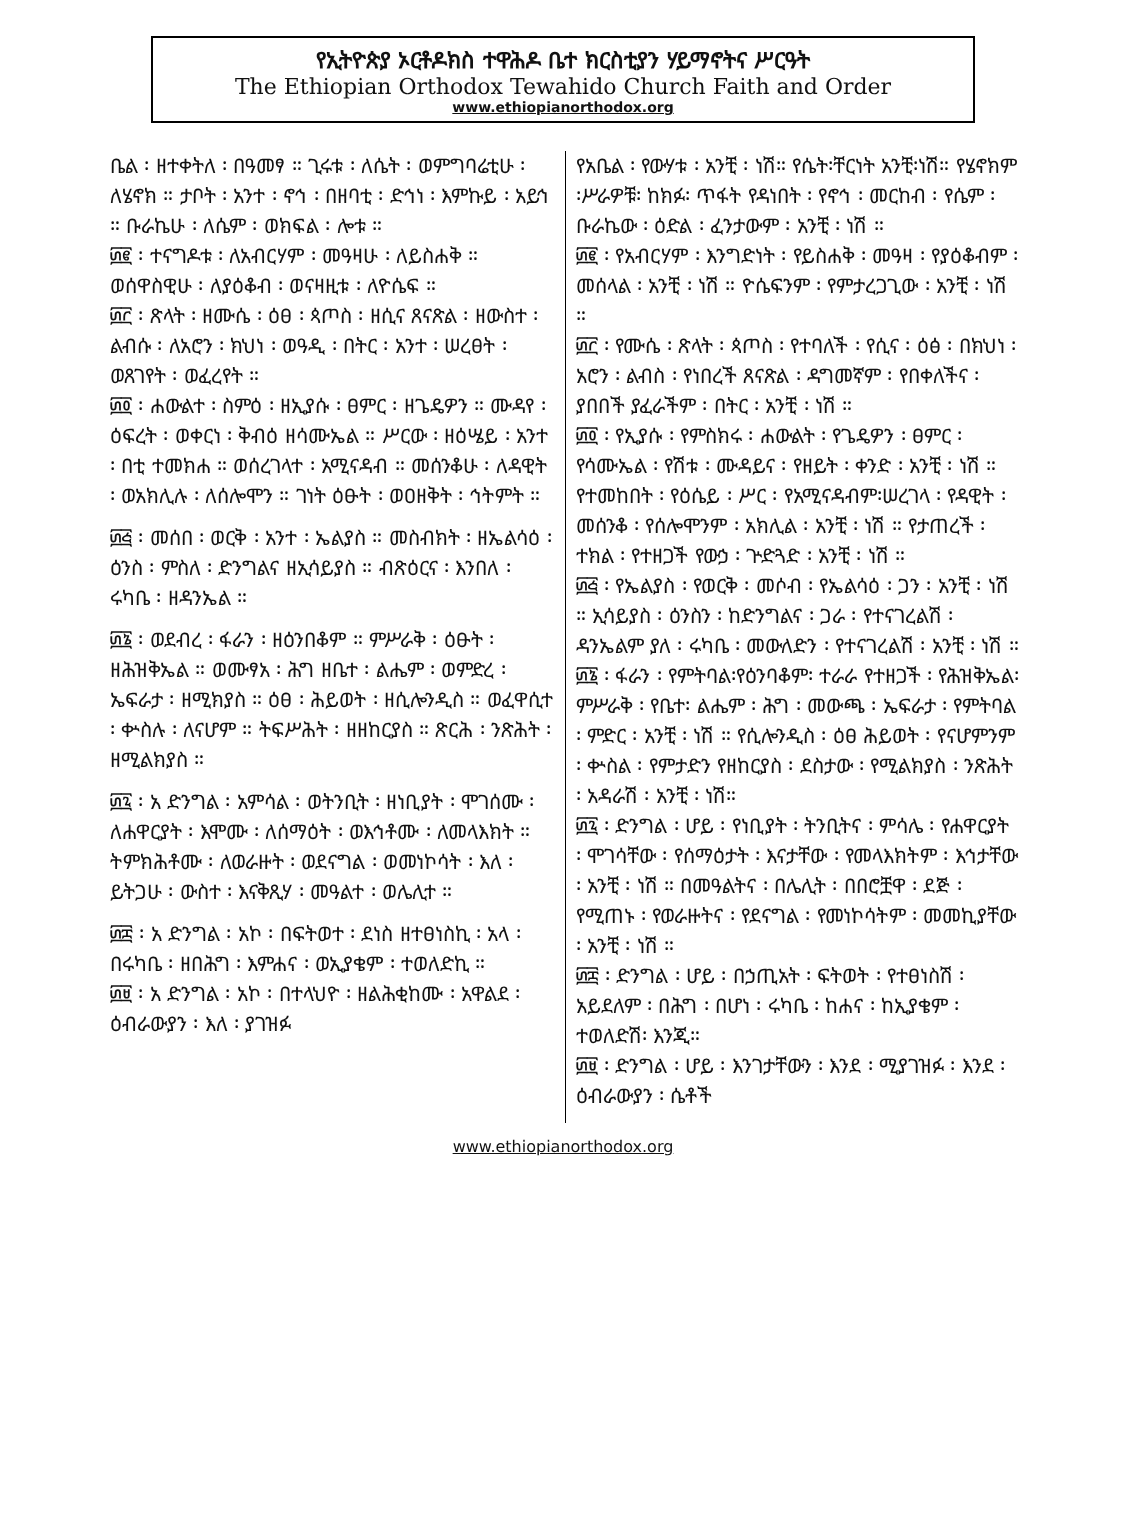የኢትዮጵያ ኦርቶዶክስ ተዋሕዶ ቤተ ክርስቲያን ሃይማኖትና ሥርዓት
The Ethiopian Orthodox Tewahido Church Faith and Order
www.ethiopianorthodox.org
ቤል ፡ ዘተቀትለ ፡ በዓመፃ ። ጊሩቱ ፡ ለሴት ፡ ወምግባሬቲሁ ፡ ለሄኖክ ። ታቦት ፡ አንተ ፡ ኖኅ ፡ በዘባቲ ፡ ድኅነ ፡ እምኩይ ፡ አይኅ ። ቡራኬሁ ፡ ለሴም ፡ ወክፍል ፡ ሎቱ ።
፴፪ ፡ ተናግዶቱ ፡ ለአብርሃም ፡ መዓዛሁ ፡ ለይስሐቅ ። ወሰዋስዊሁ ፡ ለያዕቆብ ፡ ወናዛዚቱ ፡ ለዮሴፍ ።
፴፫ ፡ ጽላት ፡ ዘሙሴ ፡ ዕፀ ፡ ጳጦስ ፡ ዘሲና ጸናጽል ፡ ዘውስተ ፡ ልብሱ ፡ ለአሮን ፡ ክህነ ፡ ወዓዲ ፡ በትር ፡ አንተ ፡ ሠረፀት ፡ ወጸገየት ፡ ወፈረየት ።
፴፬ ፡ ሐውልተ ፡ ስምዕ ፡ ዘኢያሱ ፡ ፀምር ፡ ዘጌዴዎን ። ሙዳየ ፡ ዕፍረት ፡ ወቀርነ ፡ ቅብዕ ዘሳሙኤል ። ሥርው ፡ ዘዕሤይ ፡ አንተ ፡ በቲ ተመክሐ ። ወሰረገላተ ፡ አሚናዳብ ። መሰንቆሁ ፡ ለዳዊት ፡ ወአክሊሉ ፡ ለሰሎሞን ። ገነት ዕፁት ፡ ወዐዘቅት ፡ ኅትምት ።
፴፭ ፡ መሰበ ፡ ወርቅ ፡ አንተ ፡ ኤልያስ ። መስብክት ፡ ዘኤልሳዕ ፡ ዕንስ ፡ ምስለ ፡ ድንግልና ዘኢሳይያስ ። ብጽዕርና ፡ እንበለ ፡ ሩካቤ ፡ ዘዳንኤል ።
፴፮ ፡ ወደብረ ፡ ፋራን ፡ ዘዕንበቆም ። ምሥራቅ ፡ ዕፁት ፡ ዘሕዝቅኤል ። ወሙፃአ ፡ ሕግ ዘቤተ ፡ ልሔም ፡ ወምድረ ፡ ኤፍራታ ፡ ዘሚክያስ ። ዕፀ ፡ ሕይወት ፡ ዘሲሎንዲስ ። ወፈዋሲተ ፡ ቍስሉ ፡ ለናሆም ። ትፍሥሕት ፡ ዘዘከርያስ ። ጽርሕ ፡ ንጽሕት ፡ ዘሚልክያስ ።
፴፯ ፡ አ ድንግል ፡ አምሳል ፡ ወትንቢት ፡ ዘነቢያት ፡ ሞገሰሙ ፡ ለሐዋርያት ፡ እሞሙ ፡ ለሰማዕት ፡ ወእኅቶሙ ፡ ለመላእክት ። ትምክሕቶሙ ፡ ለወራዙት ፡ ወደናግል ፡ ወመነኮሳት ፡ እለ ፡ ይትጋሁ ፡ ውስተ ፡ እናቅጺሃ ፡ መዓልተ ፡ ወሌሊተ ።
፴፰ ፡ አ ድንግል ፡ አኮ ፡ በፍትወተ ፡ ደነስ ዘተፀነስኪ ፡ አላ ፡ በሩካቤ ፡ ዘበሕግ ፡ እምሐና ፡ ወኢያቄም ፡ ተወለድኪ ።
፴፱ ፡ አ ድንግል ፡ አኮ ፡ በተላህዮ ፡ ዘልሕቂከሙ ፡ አዋልደ ፡ ዕብራውያን ፡ እለ ፡ ያገዝፉ
የአቤል ፡ የውሃቱ ፡ አንቺ ፡ ነሽ። የሴት፡ቸርነት አንቺ፡ነሽ። የሄኖክም ፡ሥራዎቹ፡ ከክፉ፡ ጥፋት የዳነበት ፡ የኖኅ ፡ መርከብ ፡ የሴም ፡ ቡራኬው ፡ ዕድል ፡ ፈንታውም ፡ አንቺ ፡ ነሽ ።
፴፪ ፡ የአብርሃም ፡ እንግድነት ፡ የይስሐቅ ፡ መዓዛ ፡ የያዕቆብም ፡ መሰላል ፡ አንቺ ፡ ነሽ ። ዮሴፍንም ፡ የምታረጋጊው ፡ አንቺ ፡ ነሽ ።
፴፫ ፡ የሙሴ ፡ ጽላት ፡ ጳጦስ ፡ የተባለች ፡ የሲና ፡ ዕፅ ፡ በክህነ ፡ አሮን ፡ ልብስ ፡ የነበረች ጸናጽል ፡ ዳግመኛም ፡ የበቀለችና ፡ ያበበች ያፈራችም ፡ በትር ፡ አንቺ ፡ ነሽ ።
፴፬ ፡ የኢያሱ ፡ የምስክሩ ፡ ሐውልት ፡ የጌዴዎን ፡ ፀምር ፡ የሳሙኤል ፡ የሽቱ ፡ ሙዳይና ፡ የዘይት ፡ ቀንድ ፡ አንቺ ፡ ነሽ ። የተመከበት ፡ የዕሴይ ፡ ሥር ፡ የአሚናዳብም፡ሠረገላ ፡ የዳዊት ፡ መሰንቆ ፡ የሰሎሞንም ፡ አክሊል ፡ አንቺ ፡ ነሽ ። የታጠረች ፡ ተክል ፡ የተዘጋች የውኃ ፡ ጕድጓድ ፡ አንቺ ፡ ነሽ ።
፴፭ ፡ የኤልያስ ፡ የወርቅ ፡ መሶብ ፡ የኤልሳዕ ፡ ጋን ፡ አንቺ ፡ ነሽ ። ኢሳይያስ ፡ ዕንስን ፡ ከድንግልና ፡ ጋራ ፡ የተናገረልሽ ፡ ዳንኤልም ያለ ፡ ሩካቤ ፡ መውለድን ፡ የተናገረልሽ ፡ አንቺ ፡ ነሽ ።
፴፮ ፡ ፋራን ፡ የምትባል፡የዕንባቆም፡ ተራራ የተዘጋች ፡ የሕዝቅኤል፡ ምሥራቅ ፡ የቤተ፡ ልሔም ፡ ሕግ ፡ መውጫ ፡ ኤፍራታ ፡ የምትባል ፡ ምድር ፡ አንቺ ፡ ነሽ ። የሲሎንዲስ ፡ ዕፀ ሕይወት ፡ የናሆምንም ፡ ቍስል ፡ የምታድን የዘከርያስ ፡ ደስታው ፡ የሚልክያስ ፡ ንጽሕት ፡ አዳራሽ ፡ አንቺ ፡ ነሽ።
፴፯ ፡ ድንግል ፡ ሆይ ፡ የነቢያት ፡ ትንቢትና ፡ ምሳሌ ፡ የሐዋርያት ፡ ሞገሳቸው ፡ የሰማዕታት ፡ እናታቸው ፡ የመላእክትም ፡ እኅታቸው ፡ አንቺ ፡ ነሽ ። በመዓልትና ፡ በሌሊት ፡ በበሮቿዋ ፡ ደጅ ፡ የሚጠኑ ፡ የወራዙትና ፡ የደናግል ፡ የመነኮሳትም ፡ መመኪያቸው ፡ አንቺ ፡ ነሽ ።
፴፰ ፡ ድንግል ፡ ሆይ ፡ በኃጢአት ፡ ፍትወት ፡ የተፀነስሽ ፡ አይደለም ፡ በሕግ ፡ በሆነ ፡ ሩካቤ ፡ ከሐና ፡ ከኢያቄም ፡ ተወለድሽ፡ እንጂ።
፴፱ ፡ ድንግል ፡ ሆይ ፡ እንገታቸውን ፡ እንደ ፡ ሚያገዝፉ ፡ እንደ ፡ ዕብራውያን ፡ ሴቶች
www.ethiopianorthodox.org